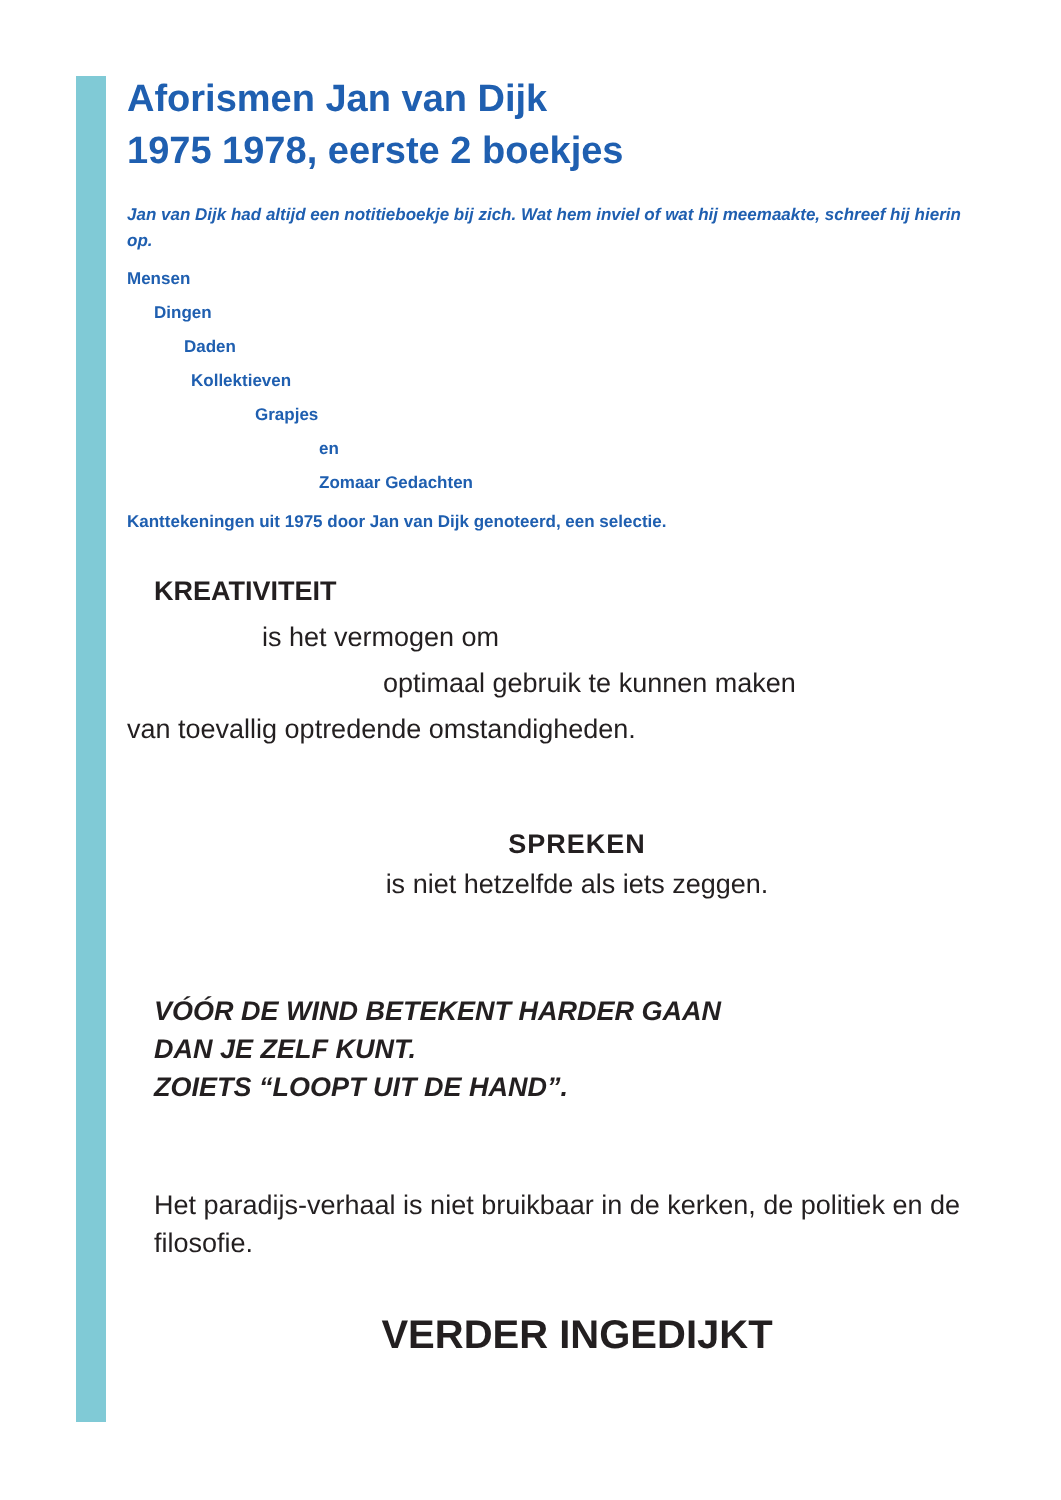Aforismen Jan van Dijk
1975 1978, eerste 2 boekjes
Jan van Dijk had altijd een notitieboekje bij zich. Wat hem inviel of wat hij meemaakte, schreef hij hierin op.
Mensen
Dingen
Daden
Kollektieven
Grapjes
en
Zomaar Gedachten
Kanttekeningen uit 1975 door Jan van Dijk genoteerd, een selectie.
KREATIVITEIT
is het vermogen om
optimaal gebruik te kunnen maken
van toevallig optredende omstandigheden.
SPREKEN
is niet hetzelfde als iets zeggen.
VÓÓR DE WIND BETEKENT HARDER GAAN
DAN JE ZELF KUNT.
ZOIETS “LOOPT UIT DE HAND”.
Het paradijs-verhaal is niet bruikbaar in de kerken, de politiek en de filosofie.
VERDER INGEDIJKT